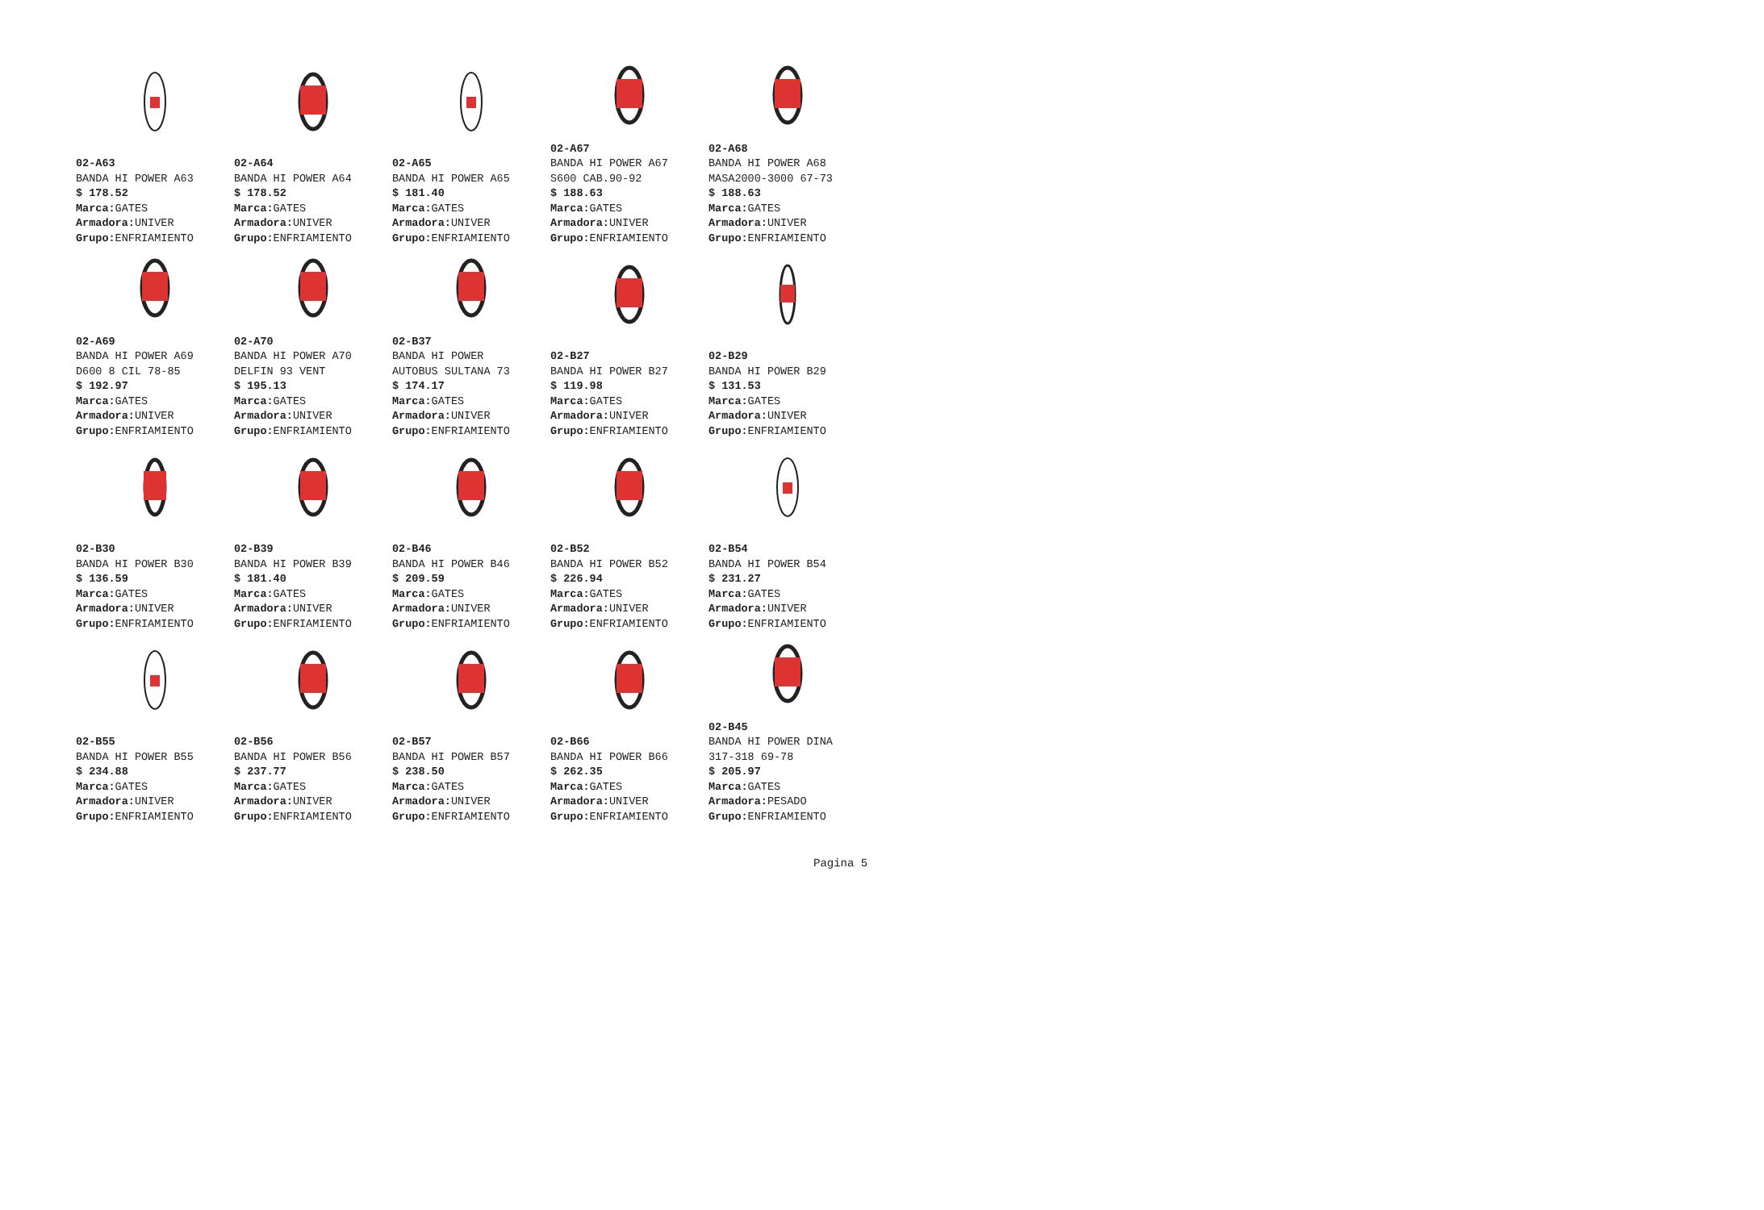02-A63
BANDA HI POWER A63
$ 178.52
Marca: GATES
Armadora: UNIVER
Grupo: ENFRIAMIENTO
02-A64
BANDA HI POWER A64
$ 178.52
Marca: GATES
Armadora: UNIVER
Grupo: ENFRIAMIENTO
02-A65
BANDA HI POWER A65
$ 181.40
Marca: GATES
Armadora: UNIVER
Grupo: ENFRIAMIENTO
02-A67
BANDA HI POWER A67
S600 CAB.90-92
$ 188.63
Marca: GATES
Armadora: UNIVER
Grupo: ENFRIAMIENTO
02-A68
BANDA HI POWER A68
MASA2000-3000 67-73
$ 188.63
Marca: GATES
Armadora: UNIVER
Grupo: ENFRIAMIENTO
02-A69
BANDA HI POWER A69
D600 8 CIL 78-85
$ 192.97
Marca: GATES
Armadora: UNIVER
Grupo: ENFRIAMIENTO
02-A70
BANDA HI POWER A70
DELFIN 93 VENT
$ 195.13
Marca: GATES
Armadora: UNIVER
Grupo: ENFRIAMIENTO
02-B37
BANDA HI POWER
AUTOBUS SULTANA 73
$ 174.17
Marca: GATES
Armadora: UNIVER
Grupo: ENFRIAMIENTO
02-B27
BANDA HI POWER B27
$ 119.98
Marca: GATES
Armadora: UNIVER
Grupo: ENFRIAMIENTO
02-B29
BANDA HI POWER B29
$ 131.53
Marca: GATES
Armadora: UNIVER
Grupo: ENFRIAMIENTO
02-B30
BANDA HI POWER B30
$ 136.59
Marca: GATES
Armadora: UNIVER
Grupo: ENFRIAMIENTO
02-B39
BANDA HI POWER B39
$ 181.40
Marca: GATES
Armadora: UNIVER
Grupo: ENFRIAMIENTO
02-B46
BANDA HI POWER B46
$ 209.59
Marca: GATES
Armadora: UNIVER
Grupo: ENFRIAMIENTO
02-B52
BANDA HI POWER B52
$ 226.94
Marca: GATES
Armadora: UNIVER
Grupo: ENFRIAMIENTO
02-B54
BANDA HI POWER B54
$ 231.27
Marca: GATES
Armadora: UNIVER
Grupo: ENFRIAMIENTO
02-B55
BANDA HI POWER B55
$ 234.88
Marca: GATES
Armadora: UNIVER
Grupo: ENFRIAMIENTO
02-B56
BANDA HI POWER B56
$ 237.77
Marca: GATES
Armadora: UNIVER
Grupo: ENFRIAMIENTO
02-B57
BANDA HI POWER B57
$ 238.50
Marca: GATES
Armadora: UNIVER
Grupo: ENFRIAMIENTO
02-B66
BANDA HI POWER B66
$ 262.35
Marca: GATES
Armadora: UNIVER
Grupo: ENFRIAMIENTO
02-B45
BANDA HI POWER DINA
317-318 69-78
$ 205.97
Marca: GATES
Armadora: PESADO
Grupo: ENFRIAMIENTO
Pagina 5